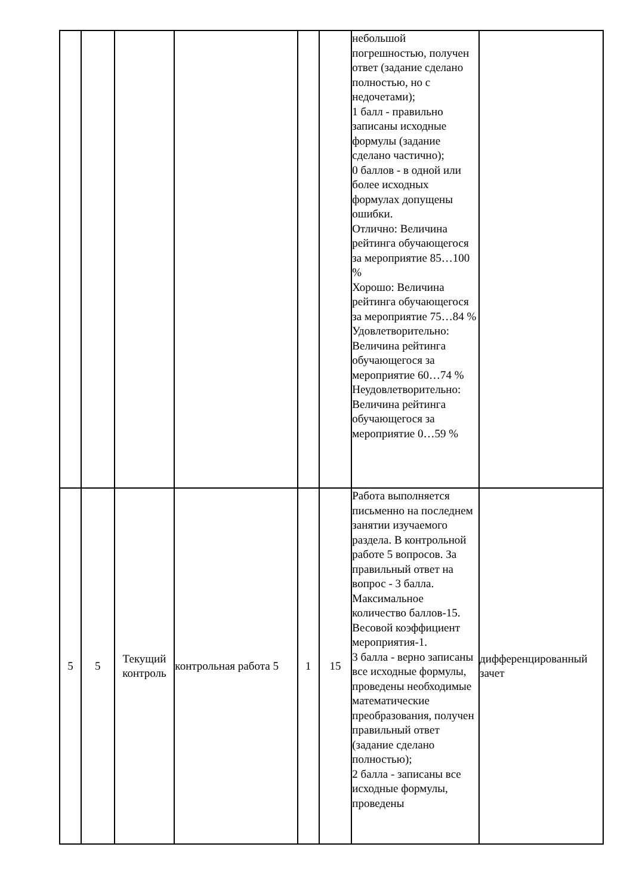| | | | | | | небольшой погрешностью, получен ответ (задание сделано полностью, но с недочетами); 1 балл - правильно записаны исходные формулы (задание сделано частично); 0 баллов - в одной или более исходных формулах допущены ошибки. Отлично: Величина рейтинга обучающегося за мероприятие 85…100 % Хорошо: Величина рейтинга обучающегося за мероприятие 75…84 % Удовлетворительно: Величина рейтинга обучающегося за мероприятие 60…74 % Неудовлетворительно: Величина рейтинга обучающегося за мероприятие 0…59 % | |
| 5 | 5 | Текущий контроль | контрольная работа 5 | 1 | 15 | Работа выполняется письменно на последнем занятии изучаемого раздела. В контрольной работе 5 вопросов. За правильный ответ на вопрос - 3 балла. Максимальное количество баллов-15. Весовой коэффициент мероприятия-1. 3 балла - верно записаны все исходные формулы, проведены необходимые математические преобразования, получен правильный ответ (задание сделано полностью); 2 балла - записаны все исходные формулы, проведены | дифференцированный зачет |